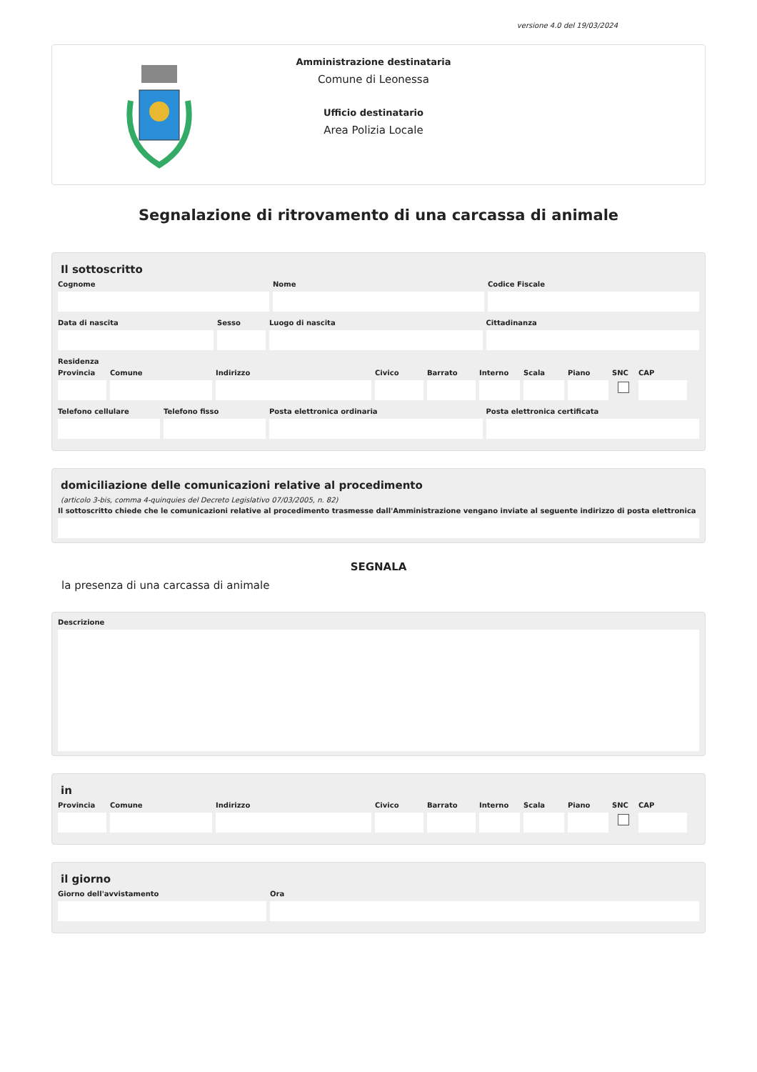versione 4.0 del 19/03/2024
Amministrazione destinataria
Comune di Leonessa
Ufficio destinatario
Area Polizia Locale
Segnalazione di ritrovamento di una carcassa di animale
Il sottoscritto
Cognome Nome Codice Fiscale
Data di nascita Sesso Luogo di nascita Cittadinanza
Residenza
Provincia
Comune Indirizzo Civico Barrato Interno
Scala Piano SNC CAP
Telefono cellulare
Telefono fisso Posta elettronica ordinaria Posta elettronica certificata
domiciliazione delle comunicazioni relative al procedimento
(articolo 3-bis, comma 4-quinquies del Decreto Legislativo 07/03/2005, n. 82)
Il sottoscritto chiede che le comunicazioni relative al procedimento trasmesse dall'Amministrazione vengano inviate al seguente indirizzo di posta elettronica
SEGNALA
la presenza di una carcassa di animale
Descrizione
in
Provincia
Comune Indirizzo Civico Barrato Interno
Scala Piano SNC CAP
il giorno
Giorno dell'avvistamento Ora